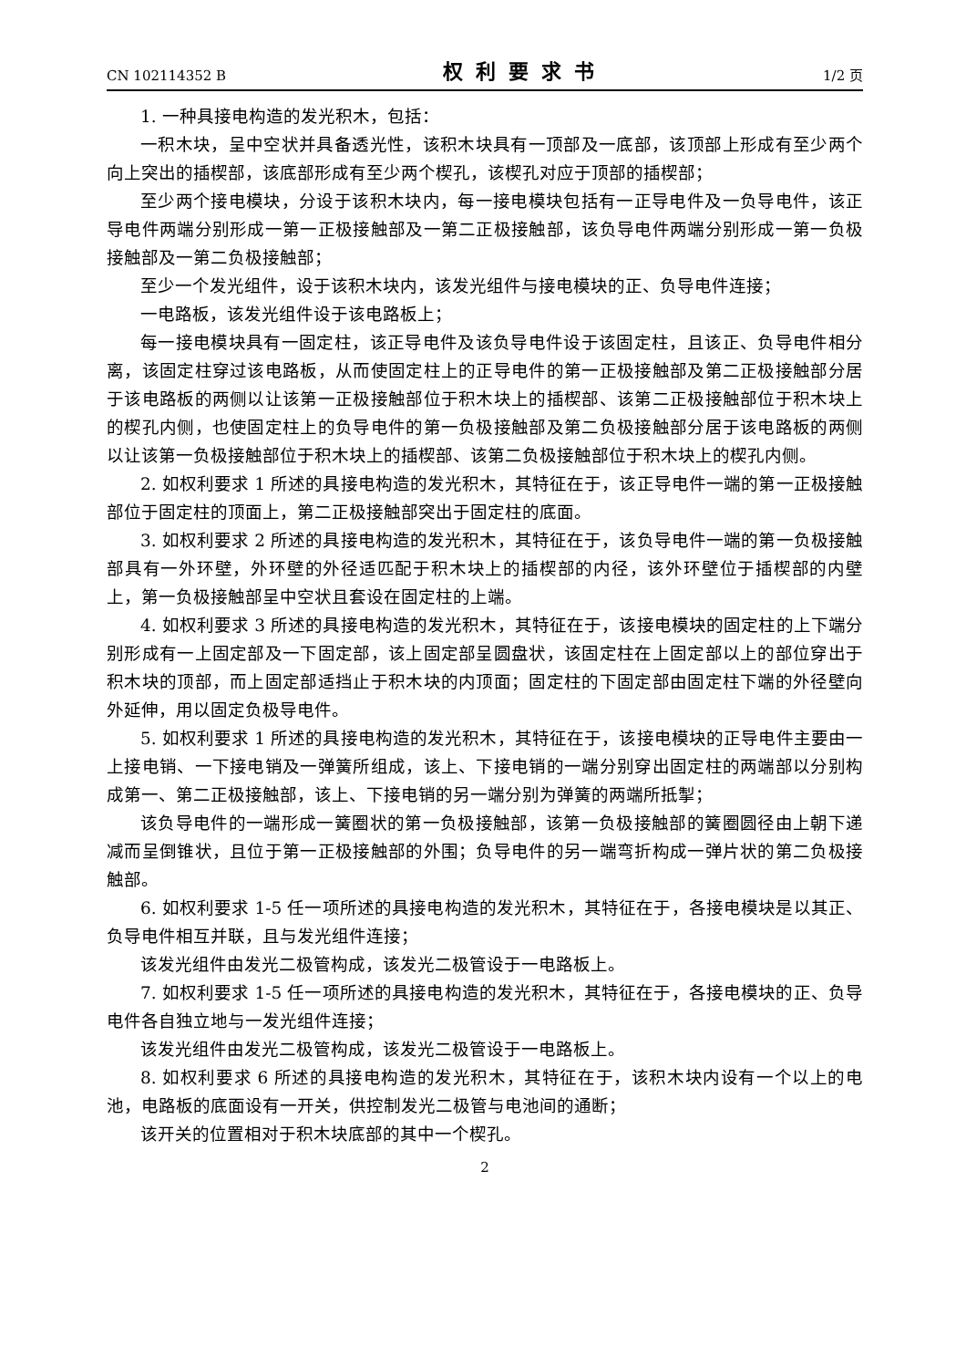CN 102114352 B 权利要求书 1/2 页
1. 一种具接电构造的发光积木，包括：
一积木块，呈中空状并具备透光性，该积木块具有一顶部及一底部，该顶部上形成有至少两个向上突出的插楔部，该底部形成有至少两个楔孔，该楔孔对应于顶部的插楔部；
至少两个接电模块，分设于该积木块内，每一接电模块包括有一正导电件及一负导电件，该正导电件两端分别形成一第一正极接触部及一第二正极接触部，该负导电件两端分别形成一第一负极接触部及一第二负极接触部；
至少一个发光组件，设于该积木块内，该发光组件与接电模块的正、负导电件连接；
一电路板，该发光组件设于该电路板上；
每一接电模块具有一固定柱，该正导电件及该负导电件设于该固定柱，且该正、负导电件相分离，该固定柱穿过该电路板，从而使固定柱上的正导电件的第一正极接触部及第二正极接触部分居于该电路板的两侧以让该第一正极接触部位于积木块上的插楔部、该第二正极接触部位于积木块上的楔孔内侧，也使固定柱上的负导电件的第一负极接触部及第二负极接触部分居于该电路板的两侧以让该第一负极接触部位于积木块上的插楔部、该第二负极接触部位于积木块上的楔孔内侧。
2. 如权利要求 1 所述的具接电构造的发光积木，其特征在于，该正导电件一端的第一正极接触部位于固定柱的顶面上，第二正极接触部突出于固定柱的底面。
3. 如权利要求 2 所述的具接电构造的发光积木，其特征在于，该负导电件一端的第一负极接触部具有一外环壁，外环壁的外径适匹配于积木块上的插楔部的内径，该外环壁位于插楔部的内壁上，第一负极接触部呈中空状且套设在固定柱的上端。
4. 如权利要求 3 所述的具接电构造的发光积木，其特征在于，该接电模块的固定柱的上下端分别形成有一上固定部及一下固定部，该上固定部呈圆盘状，该固定柱在上固定部以上的部位穿出于积木块的顶部，而上固定部适挡止于积木块的内顶面；固定柱的下固定部由固定柱下端的外径壁向外延伸，用以固定负极导电件。
5. 如权利要求 1 所述的具接电构造的发光积木，其特征在于，该接电模块的正导电件主要由一上接电销、一下接电销及一弹簧所组成，该上、下接电销的一端分别穿出固定柱的两端部以分别构成第一、第二正极接触部，该上、下接电销的另一端分别为弹簧的两端所抵掣；
该负导电件的一端形成一簧圈状的第一负极接触部，该第一负极接触部的簧圈圆径由上朝下递减而呈倒锥状，且位于第一正极接触部的外围；负导电件的另一端弯折构成一弹片状的第二负极接触部。
6. 如权利要求 1-5 任一项所述的具接电构造的发光积木，其特征在于，各接电模块是以其正、负导电件相互并联，且与发光组件连接；
该发光组件由发光二极管构成，该发光二极管设于一电路板上。
7. 如权利要求 1-5 任一项所述的具接电构造的发光积木，其特征在于，各接电模块的正、负导电件各自独立地与一发光组件连接；
该发光组件由发光二极管构成，该发光二极管设于一电路板上。
8. 如权利要求 6 所述的具接电构造的发光积木，其特征在于，该积木块内设有一个以上的电池，电路板的底面设有一开关，供控制发光二极管与电池间的通断；
该开关的位置相对于积木块底部的其中一个楔孔。
2